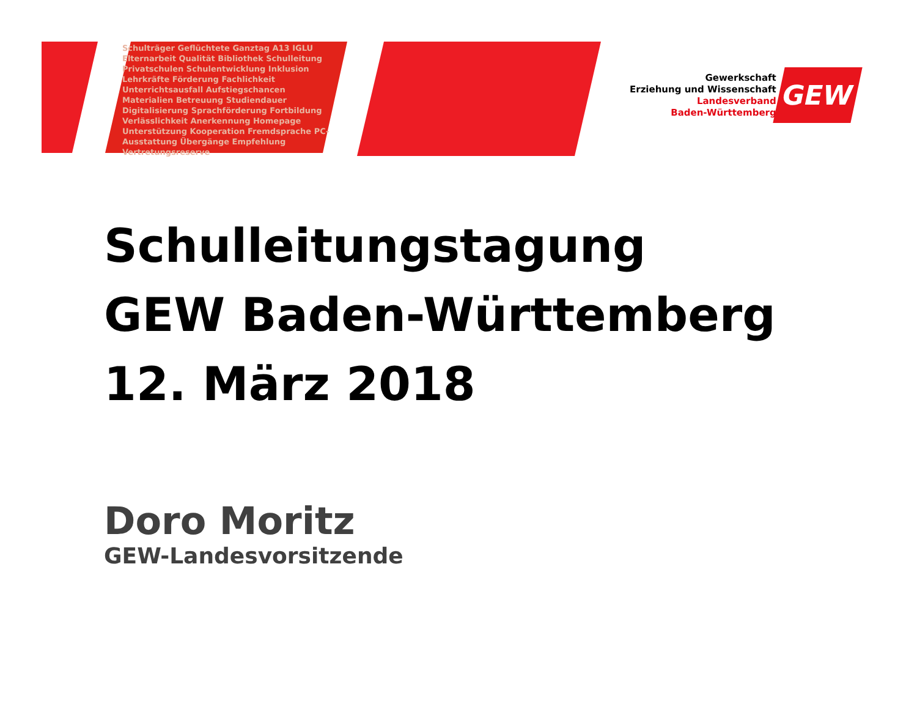Schulträger Geflüchtete Ganztag A13 IGLU Elternarbeit Qualität Bibliothek Schulleitung Privatschulen Schulentwicklung Inklusion Lehrkräfte Förderung Fachlichkeit Unterrichtsausfall Aufstiegschancen Materialien Betreuung Studiendauer Digitalisierung Sprachförderung Fortbildung Verlässlichkeit Anerkennung Homepage Unterstützung Kooperation Fremdsprache PC-Ausstattung Übergänge Empfehlung Vertretungsreserve
Gewerkschaft
Erziehung und Wissenschaft
Landesverband
Baden-Württemberg
GEW
Schulleitungstagung
GEW Baden-Württemberg
12. März 2018
Doro Moritz
GEW-Landesvorsitzende